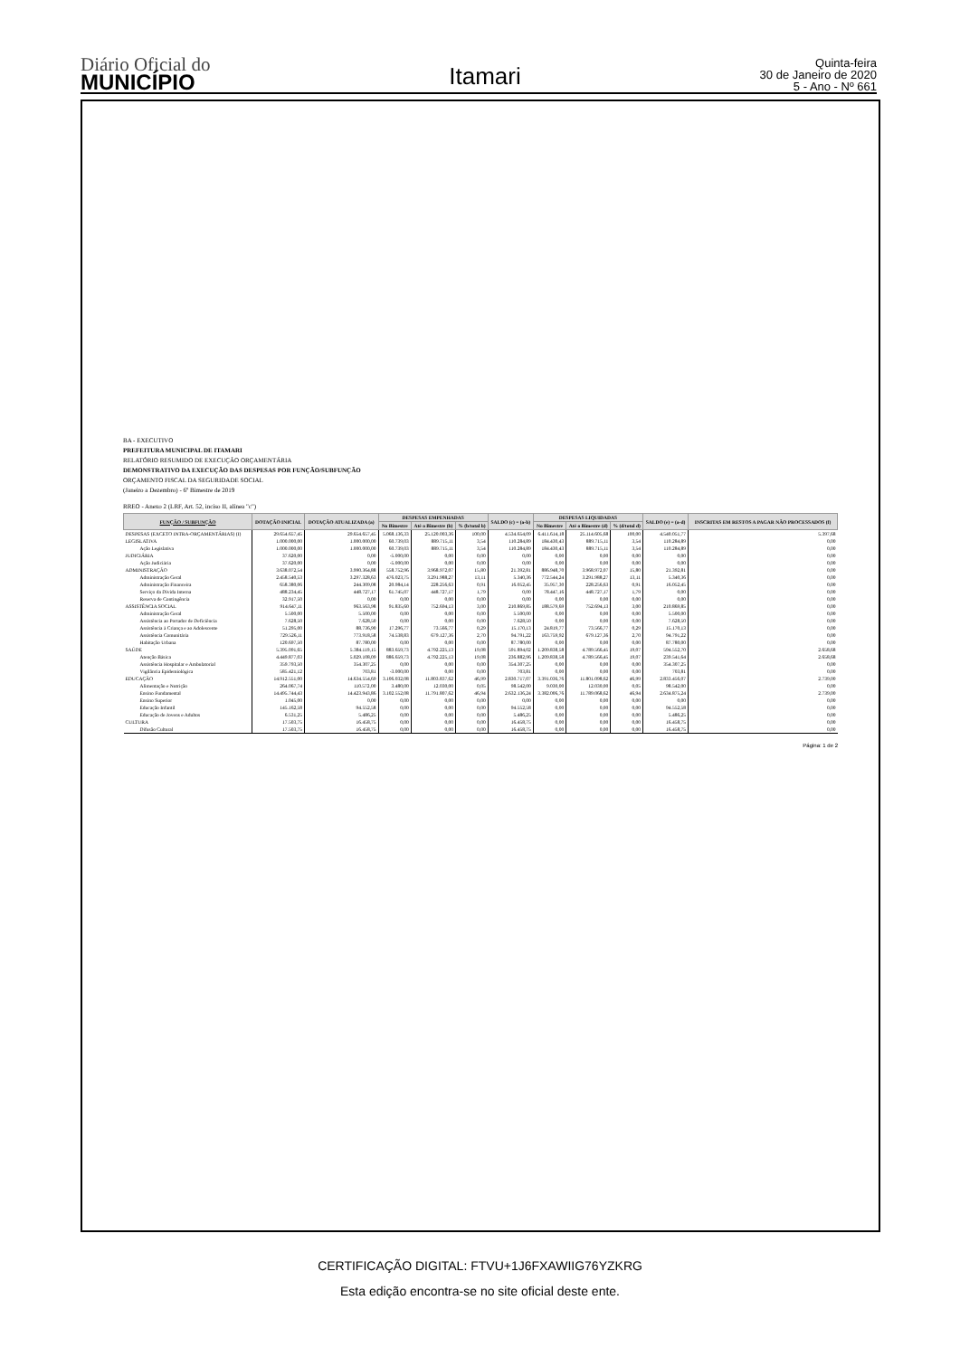Diário Oficial do
MUNICÍPIO
Itamari
Quinta-feira
30 de Janeiro de 2020
5 - Ano - Nº 661
BA - EXECUTIVO
PREFEITURA MUNICIPAL DE ITAMARI
RELATÓRIO RESUMIDO DE EXECUÇÃO ORÇAMENTÁRIA
DEMONSTRATIVO DA EXECUÇÃO DAS DESPESAS POR FUNÇÃO/SUBFUNÇÃO
ORÇAMENTO FISCAL DA SEGURIDADE SOCIAL
(Janeiro a Dezembro) - 6º Bimestre de 2019
RREO - Anexo 2 (LRF, Art. 52, inciso II, alínea "c")
| FUNÇÃO / SUBFUNÇÃO | DOTAÇÃO INICIAL | DOTAÇÃO ATUALIZADA (a) | DESPESAS EMPENHADAS | | | SALDO (c) = (a-b) | DESPESAS LIQUIDADAS | | | SALDO (e) = (a-d) | INSCRITAS EM RESTOS A PAGAR NÃO PROCESSADOS (f) |
| --- | --- | --- | --- | --- | --- | --- | --- | --- | --- | --- | --- |
| | | | No Bimestre | Até o Bimestre (b) | % (b/total b) | | No Bimestre | Até o Bimestre (d) | % (d/total d) | | |
| DESPESAS (EXCETO INTRA-ORÇAMENTÁRIAS) (I) | 29.654.657,45 | 29.654.657,45 | 5.068.136,33 | 25.120.003,36 | 100,00 | 4.534.654,09 | 6.411.614,18 | 25.114.605,68 | 100,00 | 4.540.051,77 | 5.397,68 |
| LEGISLATIVA | 1.000.000,00 | 1.000.000,00 | 60.739,03 | 889.715,11 | 3,54 | 110.284,89 | 184.430,43 | 889.715,11 | 3,54 | 110.284,89 | 0,00 |
| Ação Legislativa | 1.000.000,00 | 1.000.000,00 | 60.739,03 | 889.715,11 | 3,54 | 110.284,89 | 184.430,43 | 889.715,11 | 3,54 | 110.284,89 | 0,00 |
| JUDICIÁRIA | 37.620,00 | 0,00 | -5.000,00 | 0,00 | 0,00 | 0,00 | 0,00 | 0,00 | 0,00 | 0,00 | 0,00 |
| Ação Judiciária | 37.620,00 | 0,00 | -5.000,00 | 0,00 | 0,00 | 0,00 | 0,00 | 0,00 | 0,00 | 0,00 | 0,00 |
| ADMINISTRAÇÃO | 3.638.072,54 | 3.990.364,88 | 558.752,96 | 3.968.972,07 | 15,80 | 21.392,81 | 886.948,70 | 3.968.972,07 | 15,80 | 21.392,81 | 0,00 |
| Administração Geral | 2.458.540,53 | 3.297.328,63 | 476.023,75 | 3.291.988,27 | 13,11 | 5.340,36 | 772.544,24 | 3.291.988,27 | 13,11 | 5.340,36 | 0,00 |
| Administração Financeira | 658.380,06 | 244.309,08 | 20.984,14 | 228.256,63 | 0,91 | 16.052,45 | 35.957,30 | 228.256,63 | 0,91 | 16.052,45 | 0,00 |
| Serviço da Dívida Interna | 488.234,45 | 448.727,17 | 61.745,07 | 448.727,17 | 1,79 | 0,00 | 78.447,16 | 448.727,17 | 1,79 | 0,00 | 0,00 |
| Reserva de Contingência | 32.917,50 | 0,00 | 0,00 | 0,00 | 0,00 | 0,00 | 0,00 | 0,00 | 0,00 | 0,00 | 0,00 |
| ASSISTÊNCIA SOCIAL | 914.647,11 | 963.563,98 | 91.835,60 | 752.694,13 | 3,00 | 210.869,85 | 188.579,69 | 752.694,13 | 3,00 | 210.869,85 | 0,00 |
| Administração Geral | 5.500,00 | 5.500,00 | 0,00 | 0,00 | 0,00 | 5.500,00 | 0,00 | 0,00 | 0,00 | 5.500,00 | 0,00 |
| Assistência ao Portador de Deficiência | 7.628,50 | 7.628,50 | 0,00 | 0,00 | 0,00 | 7.628,50 | 0,00 | 0,00 | 0,00 | 7.628,50 | 0,00 |
| Assistência à Criança e ao Adolescente | 51.295,00 | 88.736,90 | 17.296,77 | 73.566,77 | 0,29 | 15.170,13 | 24.819,77 | 73.566,77 | 0,29 | 15.170,13 | 0,00 |
| Assistência Comunitária | 729.526,11 | 773.918,58 | 74.538,83 | 679.127,36 | 2,70 | 94.791,22 | 163.759,92 | 679.127,36 | 2,70 | 94.791,22 | 0,00 |
| Habitação Urbana | 120.697,50 | 87.780,00 | 0,00 | 0,00 | 0,00 | 87.780,00 | 0,00 | 0,00 | 0,00 | 87.780,00 | 0,00 |
| SAÚDE | 5.395.091,65 | 5.384.119,15 | 883.659,73 | 4.792.225,13 | 19,08 | 591.894,02 | 1.209.838,58 | 4.789.566,45 | 19,07 | 594.552,70 | 2.658,68 |
| Atenção Básica | 4.449.877,03 | 5.029.108,09 | 886.659,73 | 4.792.225,13 | 19,08 | 236.882,96 | 1.209.838,58 | 4.789.566,45 | 19,07 | 239.541,64 | 2.658,68 |
| Assistência Hospitalar e Ambulatorial | 359.793,50 | 354.307,25 | 0,00 | 0,00 | 0,00 | 354.307,25 | 0,00 | 0,00 | 0,00 | 354.307,25 | 0,00 |
| Vigilância Epidemiológica | 585.421,12 | 703,81 | -3.000,00 | 0,00 | 0,00 | 703,81 | 0,00 | 0,00 | 0,00 | 703,81 | 0,00 |
| EDUCAÇÃO | 14.912.551,00 | 14.634.554,69 | 3.106.032,08 | 11.803.837,62 | 46,99 | 2.830.717,07 | 3.391.036,76 | 11.801.098,62 | 46,99 | 2.833.456,07 | 2.739,00 |
| Alimentação e Nutrição | 264.067,74 | 110.572,00 | 3.480,00 | 12.030,00 | 0,05 | 98.542,00 | 9.030,00 | 12.030,00 | 0,05 | 98.542,00 | 0,00 |
| Ensino Fundamental | 14.495.744,43 | 14.423.943,86 | 3.102.552,08 | 11.791.807,62 | 46,94 | 2.632.136,24 | 3.382.006,76 | 11.789.068,62 | 46,94 | 2.634.875,24 | 2.739,00 |
| Ensino Superior | 1.045,00 | 0,00 | 0,00 | 0,00 | 0,00 | 0,00 | 0,00 | 0,00 | 0,00 | 0,00 | 0,00 |
| Educação Infantil | 145.162,58 | 94.552,58 | 0,00 | 0,00 | 0,00 | 94.552,58 | 0,00 | 0,00 | 0,00 | 94.552,58 | 0,00 |
| Educação de Jovens e Adultos | 6.531,25 | 5.486,25 | 0,00 | 0,00 | 0,00 | 5.486,25 | 0,00 | 0,00 | 0,00 | 5.486,25 | 0,00 |
| CULTURA | 17.503,75 | 16.458,75 | 0,00 | 0,00 | 0,00 | 16.458,75 | 0,00 | 0,00 | 0,00 | 16.458,75 | 0,00 |
| Difusão Cultural | 17.503,75 | 16.458,75 | 0,00 | 0,00 | 0,00 | 16.458,75 | 0,00 | 0,00 | 0,00 | 16.458,75 | 0,00 |
Página: 1 de 2
CERTIFICAÇÃO DIGITAL: FTVU+1J6FXAWIIG76YZKRG
Esta edição encontra-se no site oficial deste ente.